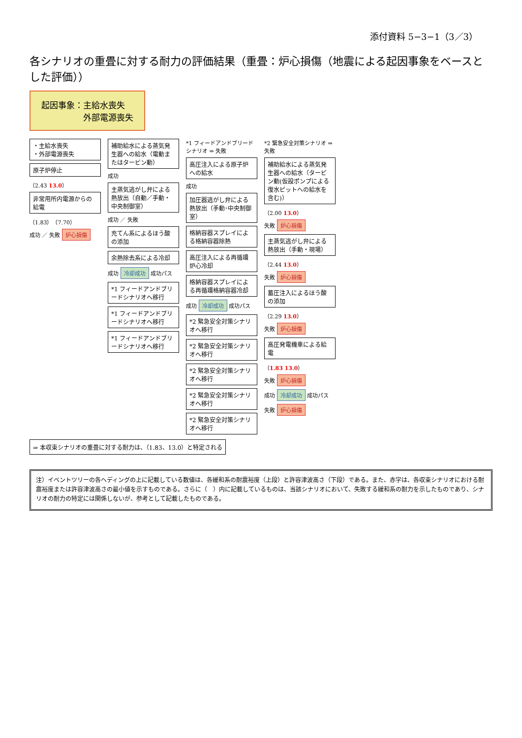添付資料 5−3−1（3／3）
各シナリオの重畳に対する耐力の評価結果（重畳：炉心損傷（地震による起因事象をベースとした評価））
起因事象：主給水喪失
　　　　　外部電源喪失
・主給水喪失
・外部電源喪失
原子炉停止
（2.43 13.0）
非常用所内電源からの給電
（1.83）（7.70）
成功 ／ 失敗 炉心損傷
補助給水による蒸気発生器への給水（電動またはタービン動）
成功
主蒸気逃がし弁による熱放出（自動／手動・中央制御室）
成功 ／ 失敗
充てん系によるほう酸の添加
余熱除去系による冷却
成功 冷却成功 成功パス
*1 フィードアンドブリードシナリオへ移行
*1 フィードアンドブリードシナリオへ移行
*1 フィードアンドブリードシナリオへ移行
*1 フィードアンドブリードシナリオ ⇒ 失敗
高圧注入による原子炉への給水
成功
加圧器逃がし弁による熱放出（手動･中央制御室）
格納容器スプレイによる格納容器除熱
高圧注入による再循環炉心冷却
格納容器スプレイによる再循環格納容器冷却
成功 冷却成功 成功パス
*2 緊急安全対策シナリオへ移行
*2 緊急安全対策シナリオへ移行
*2 緊急安全対策シナリオへ移行
*2 緊急安全対策シナリオへ移行
*2 緊急安全対策シナリオへ移行
*2 緊急安全対策シナリオ ⇒ 失敗
補助給水による蒸気発生器への給水（タービン動(仮設ポンプによる復水ピットへの給水を含む)）
（2.00 13.0）
失敗 炉心損傷
主蒸気逃がし弁による熱放出（手動・現場）
（2.44 13.0）
失敗 炉心損傷
蓄圧注入によるほう酸の添加
（2.29 13.0）
失敗 炉心損傷
高圧発電機車による給電
（1.83 13.0）
失敗 炉心損傷
成功 冷却成功 成功パス
失敗 炉心損傷
⇒ 本収束シナリオの重畳に対する耐力は、（1.83、13.0）と特定される
注）イベントツリーの各ヘディングの上に記載している数値は、各緩和系の耐震裕度（上段）と許容津波高さ（下段）である。また、赤字は、各収束シナリオにおける耐震裕度または許容津波高さの最小値を示すものである。さらに（　）内に記載しているものは、当該シナリオにおいて、失敗する緩和系の耐力を示したものであり、シナリオの耐力の特定には関係しないが、参考として記載したものである。